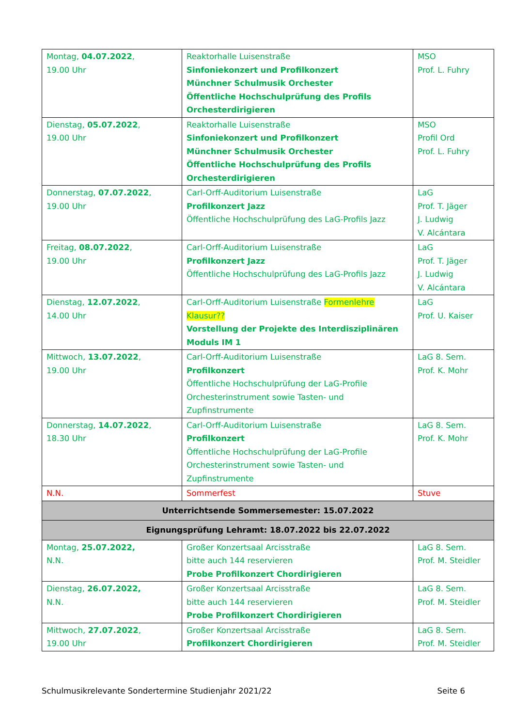| Montag, 04.07.2022 , 19.00 Uhr | Reaktorhalle Luisenstraße Sinfoniekonzert und Profilkonzert Münchner Schulmusik Orchester Öffentliche Hochschulprüfung des Profils Orchesterdirigieren | MSO Prof. L. Fuhry |
| Dienstag, 05.07.2022 , 19.00 Uhr | Reaktorhalle Luisenstraße Sinfoniekonzert und Profilkonzert Münchner Schulmusik Orchester Öffentliche Hochschulprüfung des Profils Orchesterdirigieren | MSO Profil Ord Prof. L. Fuhry |
| Donnerstag, 07.07.2022 , 19.00 Uhr | Carl-Orff-Auditorium Luisenstraße Profilkonzert Jazz Öffentliche Hochschulprüfung des LaG-Profils Jazz | LaG Prof. T. Jäger J. Ludwig V. Alcántara |
| Freitag, 08.07.2022 , 19.00 Uhr | Carl-Orff-Auditorium Luisenstraße Profilkonzert Jazz Öffentliche Hochschulprüfung des LaG-Profils Jazz | LaG Prof. T. Jäger J. Ludwig V. Alcántara |
| Dienstag, 12.07.2022 , 14.00 Uhr | Carl-Orff-Auditorium Luisenstraße Formenlehre Klausur?? Vorstellung der Projekte des Interdisziplinären Moduls IM 1 | LaG Prof. U. Kaiser |
| Mittwoch, 13.07.2022 , 19.00 Uhr | Carl-Orff-Auditorium Luisenstraße Profilkonzert Öffentliche Hochschulprüfung der LaG-Profile Orchesterinstrument sowie Tasten- und Zupfinstrumente | LaG 8. Sem. Prof. K. Mohr |
| Donnerstag, 14.07.2022 , 18.30 Uhr | Carl-Orff-Auditorium Luisenstraße Profilkonzert Öffentliche Hochschulprüfung der LaG-Profile Orchesterinstrument sowie Tasten- und Zupfinstrumente | LaG 8. Sem. Prof. K. Mohr |
| N.N. | Sommerfest | Stuve |
| Unterrichtsende Sommersemester: 15.07.2022 | | |
| Eignungsprüfung Lehramt: 18.07.2022 bis 22.07.2022 | | |
| Montag, 25.07.2022, N.N. | Großer Konzertsaal Arcisstraße bitte auch 144 reservieren Probe Profilkonzert Chordirigieren | LaG 8. Sem. Prof. M. Steidler |
| Dienstag, 26.07.2022, N.N. | Großer Konzertsaal Arcisstraße bitte auch 144 reservieren Probe Profilkonzert Chordirigieren | LaG 8. Sem. Prof. M. Steidler |
| Mittwoch, 27.07.2022 , 19.00 Uhr | Großer Konzertsaal Arcisstraße Profilkonzert Chordirigieren | LaG 8. Sem. Prof. M. Steidler |
Schulmusikrelevante Sondertermine Studienjahr 2021/22 Seite 6